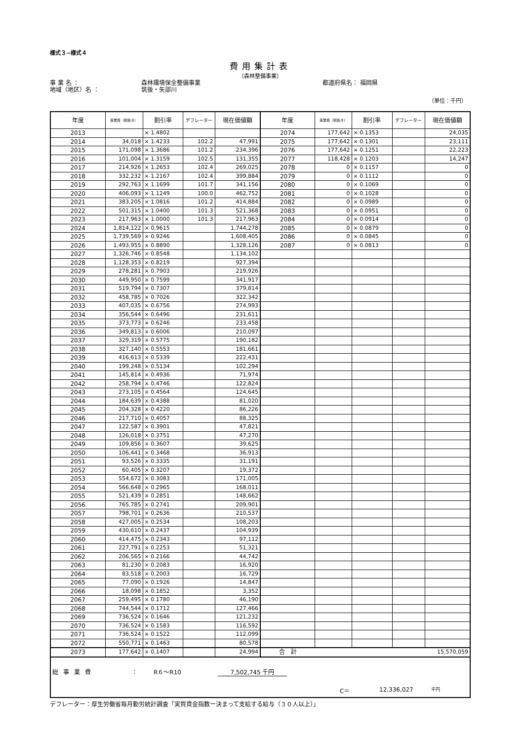様式３−様式４
費用集計表
（森林整備事業）
事 業 名 ： 森林環境保全整備事業 都道府県名： 福岡県
地域（地区）名 ： 筑後・矢部川
（単位：千円）
| 年度 | 事業費（税抜き） | 割引率 | デフレーター | 現在価値額 | 年度 | 事業費（税抜き） | 割引率 | デフレーター | 現在価値額 |
| --- | --- | --- | --- | --- | --- | --- | --- | --- | --- |
| 2013 | | × 1.4802 | | | 2074 | 177,642 | × 0.1353 | | 24,035 |
| 2014 | 34,018 | × 1.4233 | 102.2 | 47,991 | 2075 | 177,642 | × 0.1301 | | 23,111 |
| 2015 | 171,098 | × 1.3686 | 101.2 | 234,396 | 2076 | 177,642 | × 0.1251 | | 22,223 |
| 2016 | 101,004 | × 1.3159 | 102.5 | 131,355 | 2077 | 118,428 | × 0.1203 | | 14,247 |
| 2017 | 214,926 | × 1.2653 | 102.4 | 269,025 | 2078 | 0 | × 0.1157 | | 0 |
| 2018 | 332,232 | × 1.2167 | 102.4 | 399,884 | 2079 | 0 | × 0.1112 | | 0 |
| 2019 | 292,763 | × 1.1699 | 101.7 | 341,156 | 2080 | 0 | × 0.1069 | | 0 |
| 2020 | 406,093 | × 1.1249 | 100.0 | 462,752 | 2081 | 0 | × 0.1028 | | 0 |
| 2021 | 383,205 | × 1.0816 | 101.2 | 414,884 | 2082 | 0 | × 0.0989 | | 0 |
| 2022 | 501,315 | × 1.0400 | 101.3 | 521,368 | 2083 | 0 | × 0.0951 | | 0 |
| 2023 | 217,963 | × 1.0000 | 101.3 | 217,963 | 2084 | 0 | × 0.0914 | | 0 |
| 2024 | 1,814,122 | × 0.9615 | | 1,744,278 | 2085 | 0 | × 0.0879 | | 0 |
| 2025 | 1,739,569 | × 0.9246 | | 1,608,405 | 2086 | 0 | × 0.0845 | | 0 |
| 2026 | 1,493,955 | × 0.8890 | | 1,328,126 | 2087 | 0 | × 0.0813 | | 0 |
| 2027 | 1,326,746 | × 0.8548 | | 1,134,102 | | | | | |
| 2028 | 1,128,353 | × 0.8219 | | 927,394 | | | | | |
| 2029 | 278,281 | × 0.7903 | | 219,926 | | | | | |
| 2030 | 449,950 | × 0.7599 | | 341,917 | | | | | |
| 2031 | 519,794 | × 0.7307 | | 379,814 | | | | | |
| 2032 | 458,785 | × 0.7026 | | 322,342 | | | | | |
| 2033 | 407,035 | × 0.6756 | | 274,993 | | | | | |
| 2034 | 356,544 | × 0.6496 | | 231,611 | | | | | |
| 2035 | 373,773 | × 0.6246 | | 233,458 | | | | | |
| 2036 | 349,813 | × 0.6006 | | 210,097 | | | | | |
| 2037 | 329,319 | × 0.5775 | | 190,182 | | | | | |
| 2038 | 327,140 | × 0.5553 | | 181,661 | | | | | |
| 2039 | 416,613 | × 0.5339 | | 222,431 | | | | | |
| 2040 | 199,248 | × 0.5134 | | 102,294 | | | | | |
| 2041 | 145,814 | × 0.4936 | | 71,974 | | | | | |
| 2042 | 258,794 | × 0.4746 | | 122,824 | | | | | |
| 2043 | 273,105 | × 0.4564 | | 124,645 | | | | | |
| 2044 | 184,639 | × 0.4388 | | 81,020 | | | | | |
| 2045 | 204,328 | × 0.4220 | | 86,226 | | | | | |
| 2046 | 217,710 | × 0.4057 | | 88,325 | | | | | |
| 2047 | 122,587 | × 0.3901 | | 47,821 | | | | | |
| 2048 | 126,018 | × 0.3751 | | 47,270 | | | | | |
| 2049 | 109,856 | × 0.3607 | | 39,625 | | | | | |
| 2050 | 106,441 | × 0.3468 | | 36,913 | | | | | |
| 2051 | 93,526 | × 0.3335 | | 31,191 | | | | | |
| 2052 | 60,405 | × 0.3207 | | 19,372 | | | | | |
| 2053 | 554,672 | × 0.3083 | | 171,005 | | | | | |
| 2054 | 566,648 | × 0.2965 | | 168,011 | | | | | |
| 2055 | 521,439 | × 0.2851 | | 148,662 | | | | | |
| 2056 | 765,785 | × 0.2741 | | 209,901 | | | | | |
| 2057 | 798,701 | × 0.2636 | | 210,537 | | | | | |
| 2058 | 427,005 | × 0.2534 | | 108,203 | | | | | |
| 2059 | 430,610 | × 0.2437 | | 104,939 | | | | | |
| 2060 | 414,475 | × 0.2343 | | 97,112 | | | | | |
| 2061 | 227,791 | × 0.2253 | | 51,321 | | | | | |
| 2062 | 206,565 | × 0.2166 | | 44,742 | | | | | |
| 2063 | 81,230 | × 0.2083 | | 16,920 | | | | | |
| 2064 | 83,518 | × 0.2003 | | 16,729 | | | | | |
| 2065 | 77,090 | × 0.1926 | | 14,847 | | | | | |
| 2066 | 18,098 | × 0.1852 | | 3,352 | | | | | |
| 2067 | 259,495 | × 0.1780 | | 46,190 | | | | | |
| 2068 | 744,544 | × 0.1712 | | 127,466 | | | | | |
| 2069 | 736,524 | × 0.1646 | | 121,232 | | | | | |
| 2070 | 736,524 | × 0.1583 | | 116,592 | | | | | |
| 2071 | 736,524 | × 0.1522 | | 112,099 | | | | | |
| 2072 | 550,771 | × 0.1463 | | 80,578 | | | | | |
| 2073 | 177,642 | × 0.1407 | | 24,994 | 合 計 | | | | 15,570,059 |
総事業費 ： R６〜R10 7,502,745 千円
C＝ 12,336,027 千円
デフレーター：厚生労働省毎月勤労統計調査「実質賃金指数ー決まって支給する給与（３０人以上）」